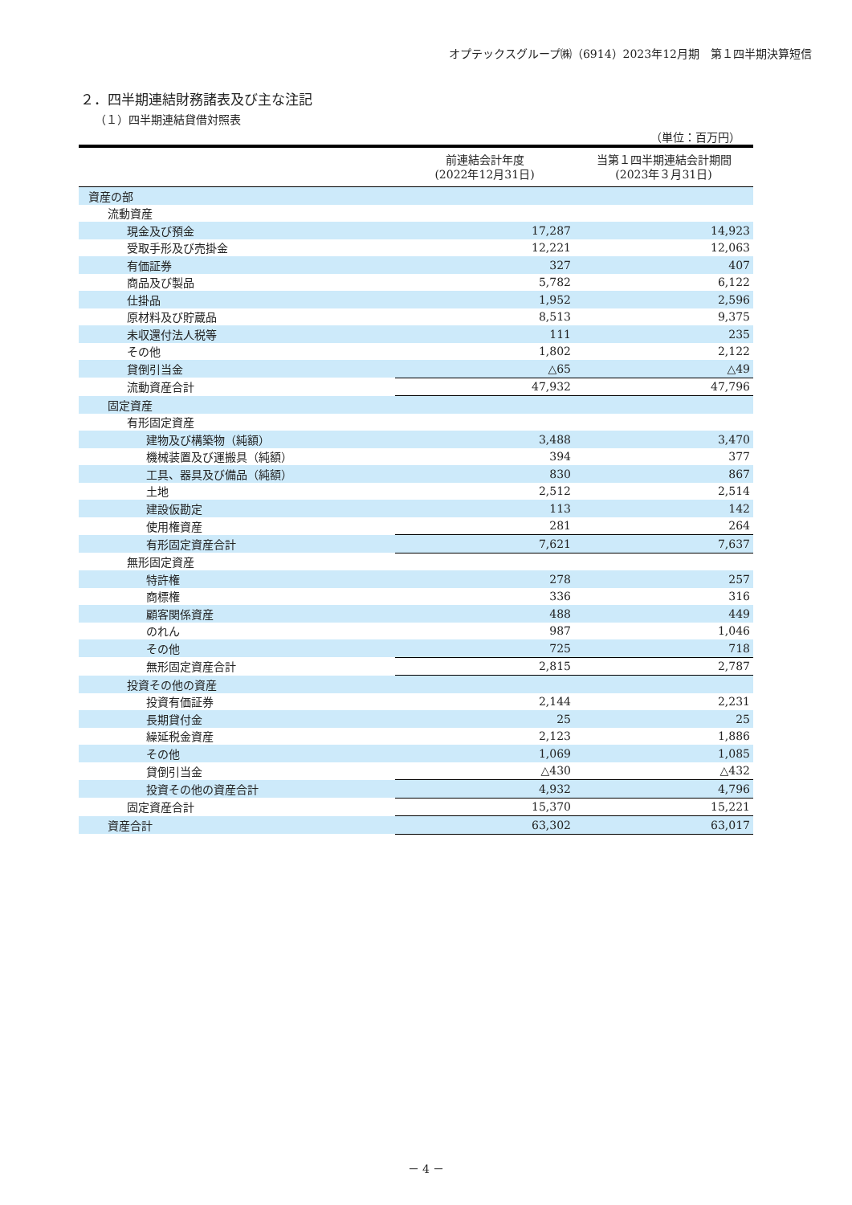オプテックスグループ㈱（6914）2023年12月期　第１四半期決算短信
２．四半期連結財務諸表及び主な注記
（１）四半期連結貸借対照表
（単位：百万円）
| | 前連結会計年度 (2022年12月31日) | 当第１四半期連結会計期間 (2023年３月31日) |
| --- | --- | --- |
| 資産の部 | | |
| 流動資産 | | |
| 現金及び預金 | 17,287 | 14,923 |
| 受取手形及び売掛金 | 12,221 | 12,063 |
| 有価証券 | 327 | 407 |
| 商品及び製品 | 5,782 | 6,122 |
| 仕掛品 | 1,952 | 2,596 |
| 原材料及び貯蔵品 | 8,513 | 9,375 |
| 未収還付法人税等 | 111 | 235 |
| その他 | 1,802 | 2,122 |
| 貸倒引当金 | △65 | △49 |
| 流動資産合計 | 47,932 | 47,796 |
| 固定資産 | | |
| 有形固定資産 | | |
| 建物及び構築物（純額） | 3,488 | 3,470 |
| 機械装置及び運搬具（純額） | 394 | 377 |
| 工具、器具及び備品（純額） | 830 | 867 |
| 土地 | 2,512 | 2,514 |
| 建設仮勘定 | 113 | 142 |
| 使用権資産 | 281 | 264 |
| 有形固定資産合計 | 7,621 | 7,637 |
| 無形固定資産 | | |
| 特許権 | 278 | 257 |
| 商標権 | 336 | 316 |
| 顧客関係資産 | 488 | 449 |
| のれん | 987 | 1,046 |
| その他 | 725 | 718 |
| 無形固定資産合計 | 2,815 | 2,787 |
| 投資その他の資産 | | |
| 投資有価証券 | 2,144 | 2,231 |
| 長期貸付金 | 25 | 25 |
| 繰延税金資産 | 2,123 | 1,886 |
| その他 | 1,069 | 1,085 |
| 貸倒引当金 | △430 | △432 |
| 投資その他の資産合計 | 4,932 | 4,796 |
| 固定資産合計 | 15,370 | 15,221 |
| 資産合計 | 63,302 | 63,017 |
－ 4 －